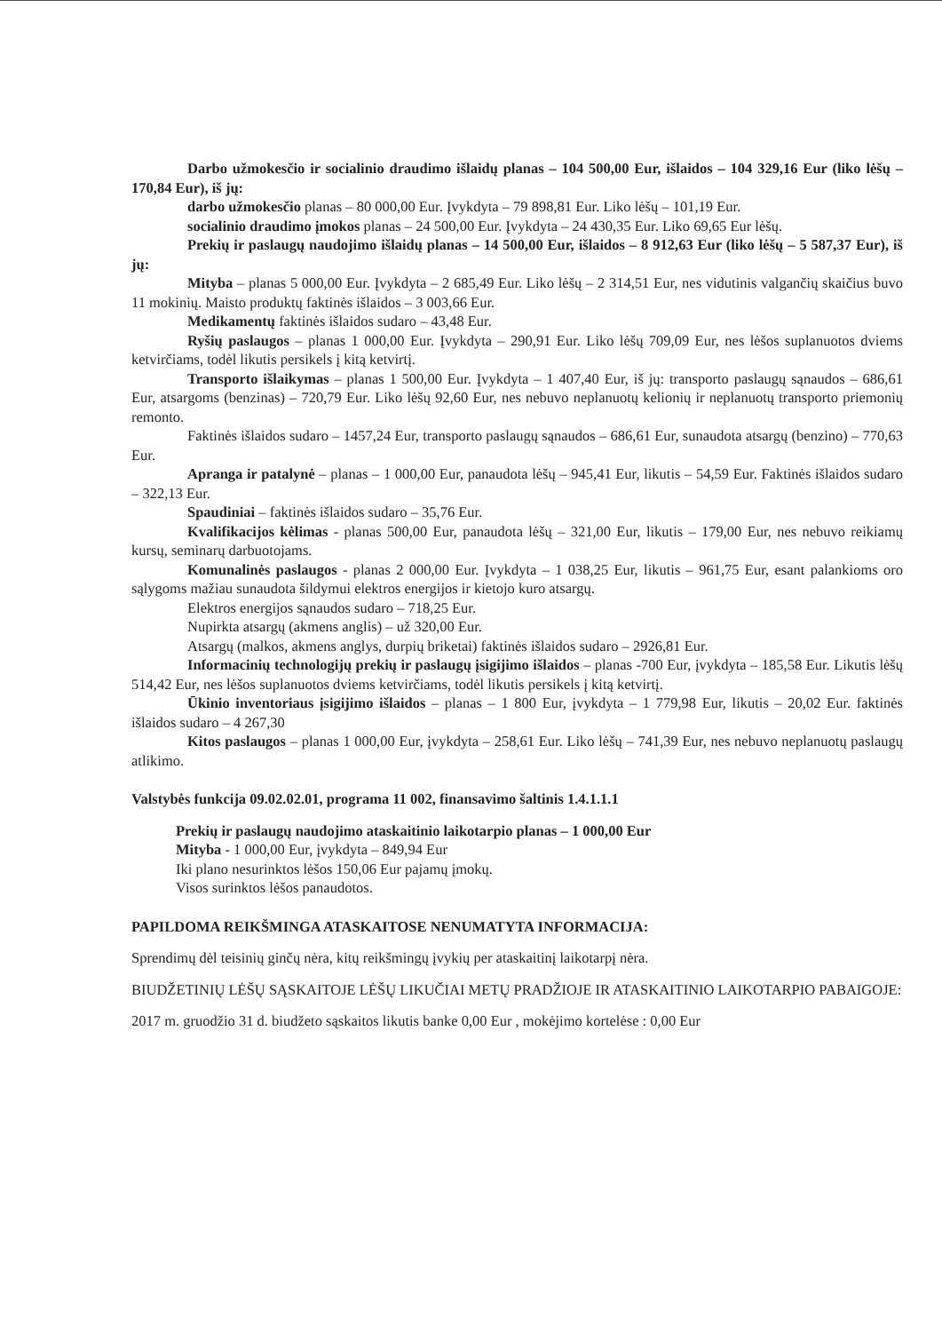Darbo užmokesčio ir socialinio draudimo išlaidų planas – 104 500,00 Eur, išlaidos – 104 329,16 Eur (liko lėšų – 170,84 Eur), iš jų:
darbo užmokesčio planas – 80 000,00 Eur. Įvykdyta – 79 898,81 Eur. Liko lėšų – 101,19 Eur.
socialinio draudimo įmokos planas – 24 500,00 Eur. Įvykdyta – 24 430,35 Eur. Liko 69,65 Eur lėšų.
Prekių ir paslaugų naudojimo išlaidų planas – 14 500,00 Eur, išlaidos – 8 912,63 Eur (liko lėšų – 5 587,37 Eur), iš jų:
Mityba – planas 5 000,00 Eur. Įvykdyta – 2 685,49 Eur. Liko lėšų – 2 314,51 Eur, nes vidutinis valgančių skaičius buvo 11 mokinių. Maisto produktų faktinės išlaidos – 3 003,66 Eur.
Medikamentų faktinės išlaidos sudaro – 43,48 Eur.
Ryšių paslaugos – planas 1 000,00 Eur. Įvykdyta – 290,91 Eur. Liko lėšų 709,09 Eur, nes lėšos suplanuotos dviems ketvirčiams, todėl likutis persikels į kitą ketvirtį.
Transporto išlaikymas – planas 1 500,00 Eur. Įvykdyta – 1 407,40 Eur, iš jų: transporto paslaugų sąnaudos – 686,61 Eur, atsargoms (benzinas) – 720,79 Eur. Liko lėšų 92,60 Eur, nes nebuvo neplanuotų kelionių ir neplanuotų transporto priemonių remonto.
Faktinės išlaidos sudaro – 1457,24 Eur, transporto paslaugų sąnaudos – 686,61 Eur, sunaudota atsargų (benzino) – 770,63 Eur.
Apranga ir patalynė – planas – 1 000,00 Eur, panaudota lėšų – 945,41 Eur, likutis – 54,59 Eur. Faktinės išlaidos sudaro – 322,13 Eur.
Spaudiniai – faktinės išlaidos sudaro – 35,76 Eur.
Kvalifikacijos kėlimas - planas 500,00 Eur, panaudota lėšų – 321,00 Eur, likutis – 179,00 Eur, nes nebuvo reikiamų kursų, seminarų darbuotojams.
Komunalinės paslaugos - planas 2 000,00 Eur. Įvykdyta – 1 038,25 Eur, likutis – 961,75 Eur, esant palankioms oro sąlygoms mažiau sunaudota šildymui elektros energijos ir kietojo kuro atsargų.
Elektros energijos sąnaudos sudaro – 718,25 Eur.
Nupirkta atsargų (akmens anglis) – už 320,00 Eur.
Atsargų (malkos, akmens anglys, durpių briketai) faktinės išlaidos sudaro – 2926,81 Eur.
Informacinių technologijų prekių ir paslaugų įsigijimo išlaidos – planas -700 Eur, įvykdyta – 185,58 Eur. Likutis lėšų 514,42 Eur, nes lėšos suplanuotos dviems ketvirčiams, todėl likutis persikels į kitą ketvirtį.
Ūkinio inventoriaus įsigijimo išlaidos – planas – 1 800 Eur, įvykdyta – 1 779,98 Eur, likutis – 20,02 Eur. faktinės išlaidos sudaro – 4 267,30
Kitos paslaugos – planas 1 000,00 Eur, įvykdyta – 258,61 Eur. Liko lėšų – 741,39 Eur, nes nebuvo neplanuotų paslaugų atlikimo.
Valstybės funkcija 09.02.02.01, programa 11 002, finansavimo šaltinis 1.4.1.1.1
Prekių ir paslaugų naudojimo ataskaitinio laikotarpio planas – 1 000,00 Eur
Mityba - 1 000,00 Eur, įvykdyta – 849,94 Eur
Iki plano nesurinktos lėšos 150,06 Eur pajamų įmokų.
Visos surinktos lėšos panaudotos.
PAPILDOMA REIKŠMINGA ATASKAITOSE NENUMATYTA INFORMACIJA:
Sprendimų dėl teisinių ginčų nėra, kitų reikšmingų įvykių per ataskaitinį laikotarpį nėra.
BIUDŽETINIŲ LĖŠŲ SĄSKAITOJE LĖŠŲ LIKUČIAI METŲ PRADŽIOJE IR ATASKAITINIO LAIKOTARPIO PABAIGOJE:
2017 m. gruodžio 31 d. biudžeto sąskaitos likutis banke 0,00 Eur , mokėjimo kortelėse : 0,00 Eur